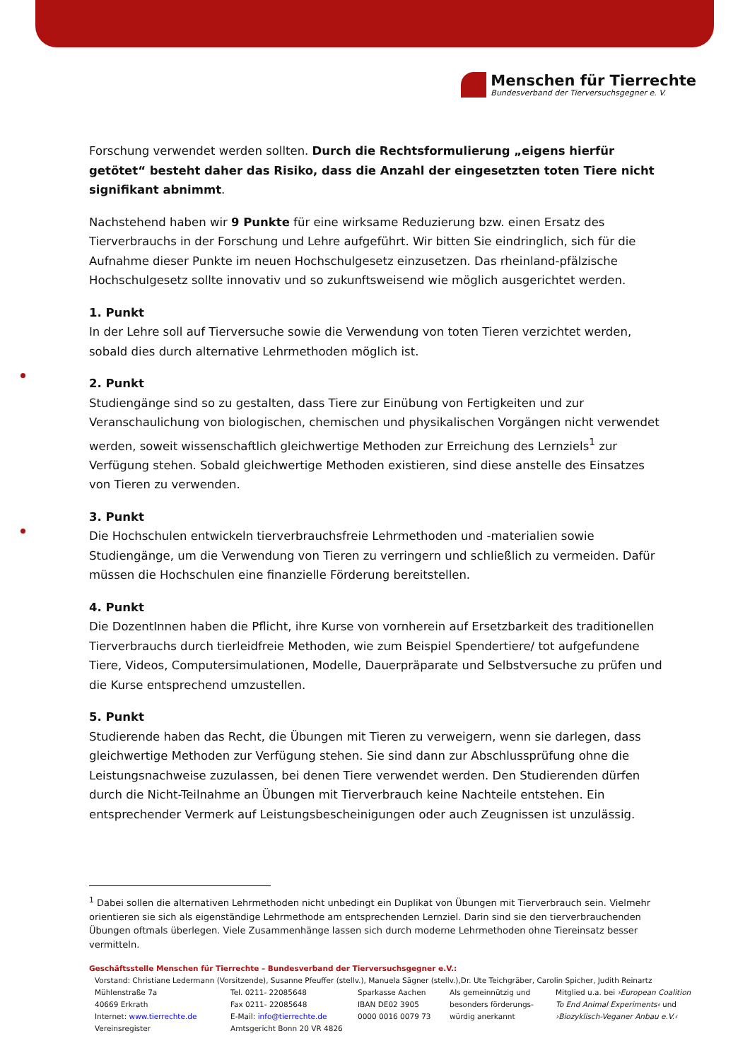Menschen für Tierrechte
Bundesverband der Tierversuchsgegner e. V.
Forschung verwendet werden sollten. Durch die Rechtsformulierung „eigens hierfür getötet“ besteht daher das Risiko, dass die Anzahl der eingesetzten toten Tiere nicht signifikant abnimmt.
Nachstehend haben wir 9 Punkte für eine wirksame Reduzierung bzw. einen Ersatz des Tierverbrauchs in der Forschung und Lehre aufgeführt. Wir bitten Sie eindringlich, sich für die Aufnahme dieser Punkte im neuen Hochschulgesetz einzusetzen. Das rheinland-pfälzische Hochschulgesetz sollte innovativ und so zukunftsweisend wie möglich ausgerichtet werden.
1. Punkt
In der Lehre soll auf Tierversuche sowie die Verwendung von toten Tieren verzichtet werden, sobald dies durch alternative Lehrmethoden möglich ist.
2. Punkt
Studiengänge sind so zu gestalten, dass Tiere zur Einübung von Fertigkeiten und zur Veranschaulichung von biologischen, chemischen und physikalischen Vorgängen nicht verwendet werden, soweit wissenschaftlich gleichwertige Methoden zur Erreichung des Lernziels<sup>1</sup> zur Verfügung stehen. Sobald gleichwertige Methoden existieren, sind diese anstelle des Einsatzes von Tieren zu verwenden.
3. Punkt
Die Hochschulen entwickeln tierverbrauchsfreie Lehrmethoden und -materialien sowie Studiengänge, um die Verwendung von Tieren zu verringern und schließlich zu vermeiden. Dafür müssen die Hochschulen eine finanzielle Förderung bereitstellen.
4. Punkt
Die DozentInnen haben die Pflicht, ihre Kurse von vornherein auf Ersetzbarkeit des traditionellen Tierverbrauchs durch tierleidfreie Methoden, wie zum Beispiel Spendertiere/ tot aufgefundene Tiere, Videos, Computersimulationen, Modelle, Dauerpräparate und Selbstversuche zu prüfen und die Kurse entsprechend umzustellen.
5. Punkt
Studierende haben das Recht, die Übungen mit Tieren zu verweigern, wenn sie darlegen, dass gleichwertige Methoden zur Verfügung stehen. Sie sind dann zur Abschlussprüfung ohne die Leistungsnachweise zuzulassen, bei denen Tiere verwendet werden. Den Studierenden dürfen durch die Nicht-Teilnahme an Übungen mit Tierverbrauch keine Nachteile entstehen. Ein entsprechender Vermerk auf Leistungsbescheinigungen oder auch Zeugnissen ist unzulässig.
<sup>1</sup> Dabei sollen die alternativen Lehrmethoden nicht unbedingt ein Duplikat von Übungen mit Tierverbrauch sein. Vielmehr orientieren sie sich als eigenständige Lehrmethode am entsprechenden Lernziel. Darin sind sie den tierverbrauchenden Übungen oftmals überlegen. Viele Zusammenhänge lassen sich durch moderne Lehrmethoden ohne Tiereinsatz besser vermitteln.
Geschäftsstelle Menschen für Tierrechte – Bundesverband der Tierversuchsgegner e.V.:
Vorstand: Christiane Ledermann (Vorsitzende), Susanne Pfeuffer (stellv.), Manuela Sägner (stellv.),Dr. Ute Teichgräber, Carolin Spicher, Judith Reinartz
| Mühlenstraße 7a | Tel. 0211- 22085648 | Sparkasse Aachen | Als gemeinnützig und | Mitglied u.a. bei ›European Coalition |
| 40669 Erkrath | Fax 0211- 22085648 | IBAN DE02 3905 | besonders förderungs- | To End Animal Experiments‹ und |
| Internet: www.tierrechte.de | E-Mail: info@tierrechte.de | 0000 0016 0079 73 | würdig anerkannt | ›Biozyklisch-Veganer Anbau e.V.‹ |
| Vereinsregister | Amtsgericht Bonn 20 VR 4826 | | | |